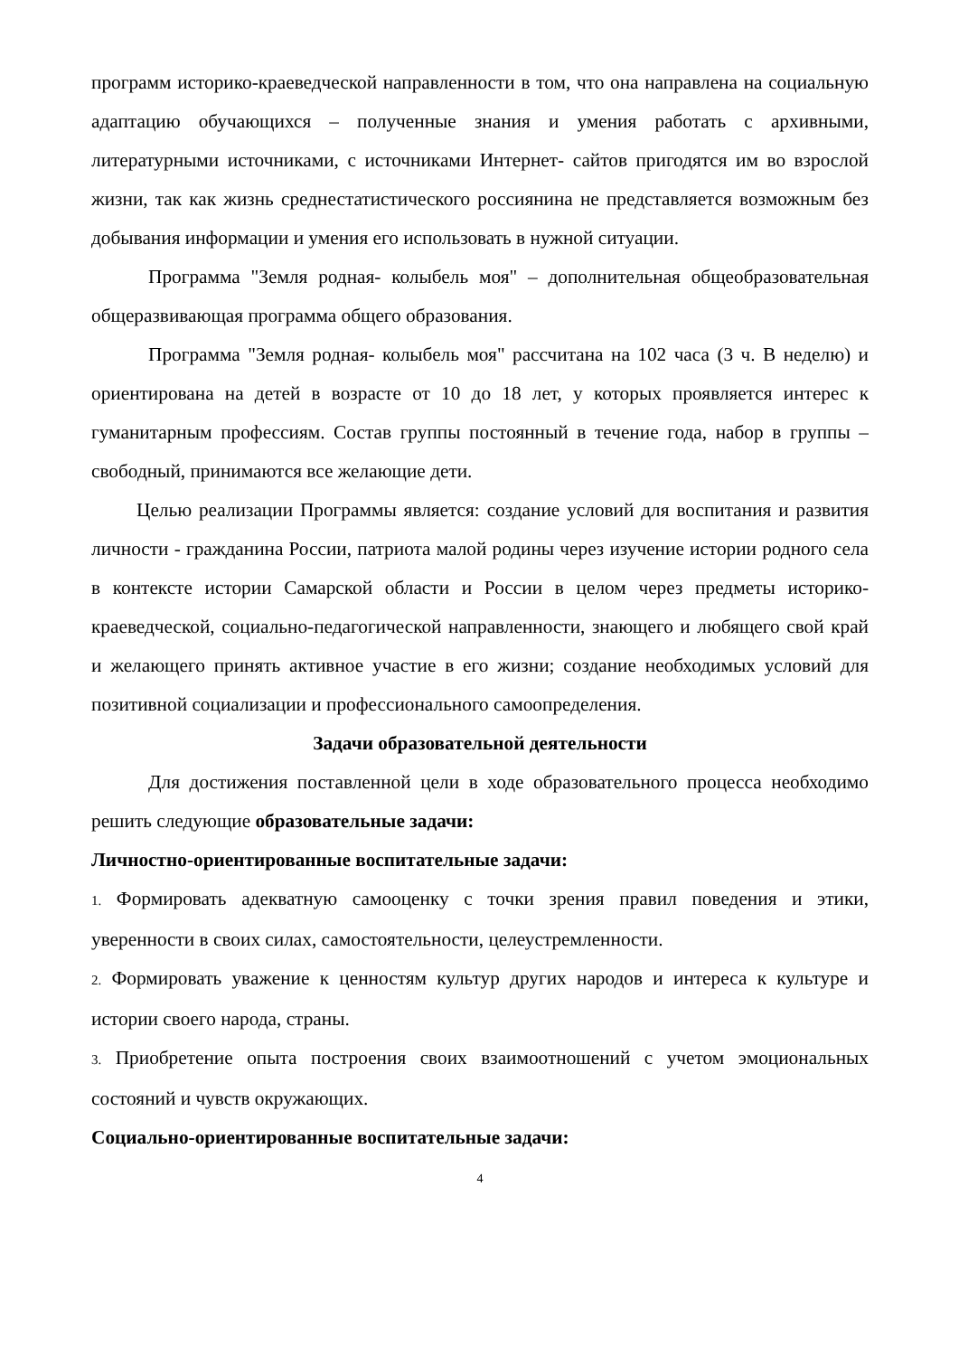программ историко-краеведческой направленности в том, что она направлена на социальную адаптацию обучающихся – полученные знания и умения работать с архивными, литературными источниками, с источниками Интернет- сайтов пригодятся им во взрослой жизни, так как жизнь среднестатистического россиянина не представляется возможным без добывания информации и умения его использовать в нужной ситуации.
Программа "Земля родная- колыбель моя" – дополнительная общеобразовательная общеразвивающая программа общего образования.
Программа "Земля родная- колыбель моя" рассчитана на 102 часа (3 ч. В неделю) и ориентирована на детей в возрасте от 10 до 18 лет, у которых проявляется интерес к гуманитарным профессиям. Состав группы постоянный в течение года, набор в группы – свободный, принимаются все желающие дети.
Целью реализации Программы является: создание условий для воспитания и развития личности - гражданина России, патриота малой родины через изучение истории родного села в контексте истории Самарской области и России в целом через предметы историко-краеведческой, социально-педагогической направленности, знающего и любящего свой край и желающего принять активное участие в его жизни; создание необходимых условий для позитивной социализации и профессионального самоопределения.
Задачи образовательной деятельности
Для достижения поставленной цели в ходе образовательного процесса необходимо решить следующие образовательные задачи:
Личностно-ориентированные воспитательные задачи:
1. Формировать адекватную самооценку с точки зрения правил поведения и этики, уверенности в своих силах, самостоятельности, целеустремленности.
2. Формировать уважение к ценностям культур других народов и интереса к культуре и истории своего народа, страны.
3. Приобретение опыта построения своих взаимоотношений с учетом эмоциональных состояний и чувств окружающих.
Социально-ориентированные воспитательные задачи:
4